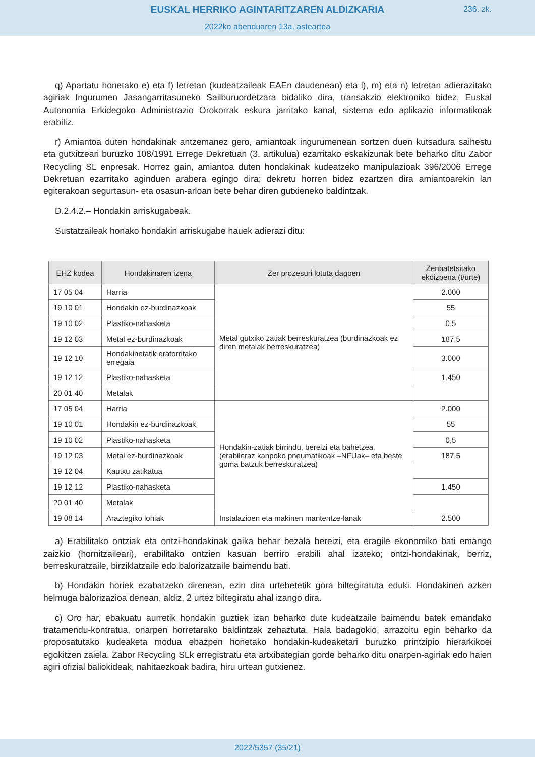EUSKAL HERRIKO AGINTARITZAREN ALDIZKARIA
236. zk.
2022ko abenduaren 13a, asteartea
q) Apartatu honetako e) eta f) letretan (kudeatzaileak EAEn daudenean) eta l), m) eta n) letretan adierazitako agiriak Ingurumen Jasangarritasuneko Sailburuordetzara bidaliko dira, transakzio elektroniko bidez, Euskal Autonomia Erkidegoko Administrazio Orokorrak eskura jarritako kanal, sistema edo aplikazio informatikoak erabiliz.
r) Amiantoa duten hondakinak antzemanez gero, amiantoak ingurumenean sortzen duen kutsadura saihestu eta gutxitzeari buruzko 108/1991 Errege Dekretuan (3. artikulua) ezarritako eskakizunak bete beharko ditu Zabor Recycling SL enpresak. Horrez gain, amiantoa duten hondakinak kudeatzeko manipulazioak 396/2006 Errege Dekretuan ezarritako aginduen arabera egingo dira; dekretu horren bidez ezartzen dira amiantoarekin lan egiterakoan segurtasun- eta osasun-arloan bete behar diren gutxieneko baldintzak.
D.2.4.2.– Hondakin arriskugabeak.
Sustatzaileak honako hondakin arriskugabe hauek adierazi ditu:
| EHZ kodea | Hondakinaren izena | Zer prozesuri lotuta dagoen | Zenbatetsitako ekoizpena (t/urte) |
| --- | --- | --- | --- |
| 17 05 04 | Harria | Metal gutxiko zatiak berreskuratzea (burdinazkoak ez diren metalak berreskuratzea) | 2.000 |
| 19 10 01 | Hondakin ez-burdinazkoak | | 55 |
| 19 10 02 | Plastiko-nahasketa | | 0,5 |
| 19 12 03 | Metal ez-burdinazkoak | | 187,5 |
| 19 12 10 | Hondakinetatik eratorritako erregaia | | 3.000 |
| 19 12 12 | Plastiko-nahasketa | | 1.450 |
| 20 01 40 | Metalak | | |
| 17 05 04 | Harria | Hondakin-zatiak birrindu, bereizi eta bahetzea (erabileraz kanpoko pneumatikoak –NFUak– eta beste goma batzuk berreskuratzea) | 2.000 |
| 19 10 01 | Hondakin ez-burdinazkoak | | 55 |
| 19 10 02 | Plastiko-nahasketa | | 0,5 |
| 19 12 03 | Metal ez-burdinazkoak | | 187,5 |
| 19 12 04 | Kautxu zatikatua | | |
| 19 12 12 | Plastiko-nahasketa | | 1.450 |
| 20 01 40 | Metalak | | |
| 19 08 14 | Araztegiko lohiak | Instalazioen eta makinen mantentze-lanak | 2.500 |
a) Erabilitako ontziak eta ontzi-hondakinak gaika behar bezala bereizi, eta eragile ekonomiko bati emango zaizkio (hornitzaileari), erabilitako ontzien kasuan berriro erabili ahal izateko; ontzi-hondakinak, berriz, berreskuratzaile, birziklatzaile edo balorizatzaile baimendu bati.
b) Hondakin horiek ezabatzeko direnean, ezin dira urtebetetik gora biltegiratuta eduki. Hondakinen azken helmuga balorizazioa denean, aldiz, 2 urtez biltegiratu ahal izango dira.
c) Oro har, ebakuatu aurretik hondakin guztiek izan beharko dute kudeatzaile baimendu batek emandako tratamendu-kontratua, onarpen horretarako baldintzak zehaztuta. Hala badagokio, arrazoitu egin beharko da proposatutako kudeaketa modua ebazpen honetako hondakin-kudeaketari buruzko printzipio hierarkikoei egokitzen zaiela. Zabor Recycling SLk erregistratu eta artxibategian gorde beharko ditu onarpen-agiriak edo haien agiri ofizial baliokideak, nahitaezkoak badira, hiru urtean gutxienez.
2022/5357 (35/21)